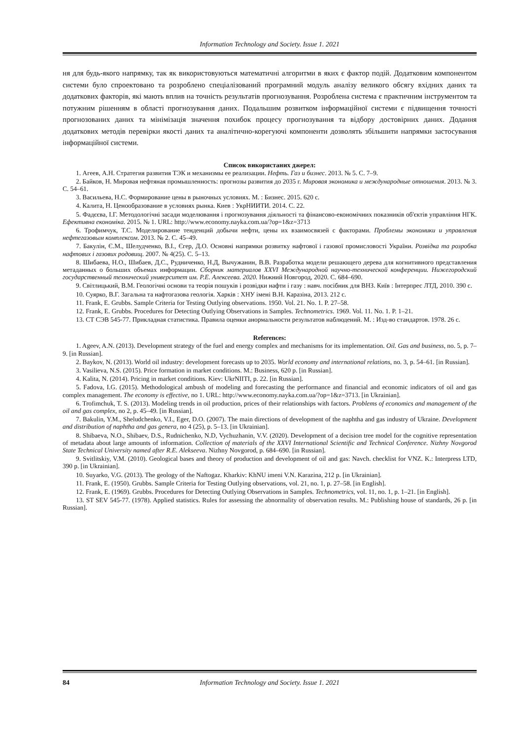Information Technology and Society. Issue 1. 2021
ня для будь-якого напрямку, так як використовуються математичні алгоритми в яких є фактор подій. Додатковим компонентом системи було спроектовано та розроблено спеціалізований програмний модуль аналізу великого обсягу вхідних даних та додаткових факторів, які мають вплив на точність результатів прогнозування. Розроблена система є практичним інструментом та потужним рішенням в області прогнозування даних. Подальшим розвитком інформаційної системи є підвищення точності прогнозованих даних та мінімізація значення похибок процесу прогнозування та відбору достовірних даних. Додання додаткових методів перевірки якості даних та аналітично-корегуючі компоненти дозволять збільшити напрямки застосування інформаційної системи.
Список використаних джерел:
1. Агеев, А.Н. Стратегия развития ТЭК и механизмы ее реализации. Нефть. Газ и бизнес. 2013. № 5. С. 7–9.
2. Байков, Н. Мировая нефтяная промышленность: прогнозы развития до 2035 г. Мировая экономика и международные отношения. 2013. № 3. С. 54–61.
3. Васильева, Н.С. Формирование цены в рыночных условиях. М. : Бизнес. 2015. 620 с.
4. Калита, Н. Ценообразование в условиях рынка. Киев : УкрНИИТИ. 2014. С. 22.
5. Фадєєва, І.Г. Методологічні засади моделювання і прогнозування діяльності та фінансово-економічних показників об'єктів управління НГК. Ефективна економіка. 2015. № 1. URL: http://www.economy.nayka.com.ua/?op=1&z=3713
6. Трофимчук, Т.С. Моделирование тенденций добычи нефти, цены их взаимосвязей с факторами. Проблемы экономики и управления нефтегазовым комплексом. 2013. № 2. С. 45–49.
7. Бакулін, Є.М., Шелудченко, В.І., Єгер, Д.О. Основні напрямки розвитку нафтової і газової промисловості України. Розвідка та розробка нафтових і газових родовищ. 2007. № 4(25). С. 5–13.
8. Шибаева, Н.О., Шибаев, Д.С., Рудниченко, Н.Д, Вычужанин, В.В. Разработка модели решающего дерева для когнитивного представления метаданных о больших объемах информации. Сборник материалов XXVI Международной научно-технической конференции. Нижегородский государственный технический университет им. Р.Е. Алексеева. 2020. Нижний Новгород, 2020. С. 684–690.
9. Світлицький, В.М. Геологічні основи та теорія пошуків і розвідки нафти і газу : навч. посібник для ВНЗ. Київ : Інтерпрес ЛТД, 2010. 390 с.
10. Суярко, В.Г. Загальна та нафтогазова геологія. Харків : ХНУ імені В.Н. Каразіна, 2013. 212 с.
11. Frank, E. Grubbs. Sample Criteria for Testing Outlying observations. 1950. Vol. 21. No. 1. P. 27–58.
12. Frank, E. Grubbs. Procedures for Detecting Outlying Observations in Samples. Technometrics. 1969. Vol. 11. No. 1. P. 1–21.
13. СТ СЭВ 545-77. Прикладная статистика. Правила оценки анормальности результатов наблюдений. М. : Изд-во стандартов. 1978. 26 с.
References:
1. Ageev, A.N. (2013). Development strategy of the fuel and energy complex and mechanisms for its implementation. Oil. Gas and business, no. 5, p. 7–9. [in Russian].
2. Baykov, N. (2013). World oil industry: development forecasts up to 2035. World economy and international relations, no. 3, p. 54–61. [in Russian].
3. Vasilieva, N.S. (2015). Price formation in market conditions. M.: Business, 620 p. [in Russian].
4. Kalita, N. (2014). Pricing in market conditions. Kiev: UkrNIITI, p. 22. [in Russian].
5. Fadova, I.G. (2015). Methodological ambush of modeling and forecasting the performance and financial and economic indicators of oil and gas complex management. The economy is effective, no 1. URL: http://www.economy.nayka.com.ua/?op=1&z=3713. [in Ukrainian].
6. Trofimchuk, T. S. (2013). Modeling trends in oil production, prices of their relationships with factors. Problems of economics and management of the oil and gas complex, no 2, p. 45–49. [in Russian].
7. Bakulin, Y.M., Sheludchenko, V.I., Eger, D.O. (2007). The main directions of development of the naphtha and gas industry of Ukraine. Development and distribution of naphtha and gas genera, no 4 (25), p. 5–13. [in Ukrainian].
8. Shibaeva, N.O., Shibaev, D.S., Rudnichenko, N.D, Vychuzhanin, V.V. (2020). Development of a decision tree model for the cognitive representation of metadata about large amounts of information. Collection of materials of the XXVI International Scientific and Technical Conference. Nizhny Novgorod State Technical University named after R.E. Alekseeva. Nizhny Novgorod, p. 684–690. [in Russian].
9. Svitlitskiy, V.M. (2010). Geological bases and theory of production and development of oil and gas: Navch. checklist for VNZ. K.: Interpress LTD, 390 p. [in Ukrainian].
10. Suyarko, V.G. (2013). The geology of the Naftogaz. Kharkiv: KhNU imeni V.N. Karazina, 212 p. [in Ukrainian].
11. Frank, E. (1950). Grubbs. Sample Criteria for Testing Outlying observations, vol. 21, no. 1, p. 27–58. [in English].
12. Frank, E. (1969). Grubbs. Procedures for Detecting Outlying Observations in Samples. Technometrics, vol. 11, no. 1, p. 1–21. [in English].
13. ST SEV 545-77. (1978). Applied statistics. Rules for assessing the abnormality of observation results. M.: Publishing house of standards, 26 p. [in Russian].
84 Information Technology and Society. Issue 1. 2021